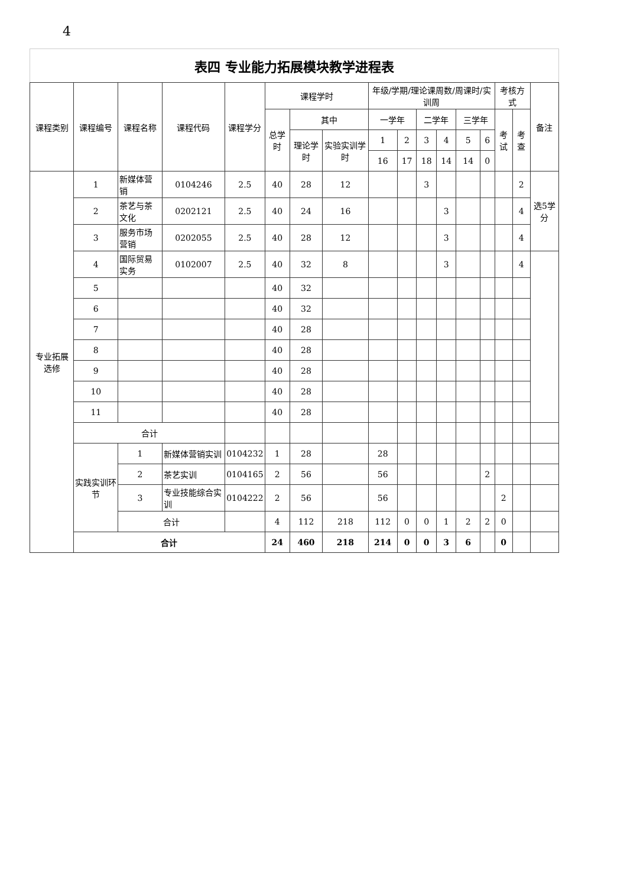4
表四 专业能力拓展模块教学进程表
| 课程类别 | 课程编号 | 课程名称 | 课程代码 | 课程学分 | 课程学时 | | | 年级/学期/理论课周数/周课时/实训周 | | | | | | 考核方式 | | 备注 |
| --- | --- | --- | --- | --- | --- | --- | --- | --- | --- | --- | --- | --- | --- | --- | --- | --- |
| | | | | | 总学时 | 其中 | | 一学年 | | 二学年 | | 三学年 | | 考试 | 考查 | |
| | | | | | | 理论学时 | 实验实训学时 | 1 | 2 | 3 | 4 | 5 | 6 | | | |
| | | | | | | | | 16 | 17 | 18 | 14 | 14 | 0 | | | |
| 专业拓展选修 | 1 | 新媒体营销 | 0104246 | 2.5 | 40 | 28 | 12 | | | 3 | | | | | 2 | 选5学分 |
| | 2 | 茶艺与茶文化 | 0202121 | 2.5 | 40 | 24 | 16 | | | | 3 | | | | 4 | |
| | 3 | 服务市场营销 | 0202055 | 2.5 | 40 | 28 | 12 | | | | 3 | | | | 4 | |
| | 4 | 国际贸易实务 | 0102007 | 2.5 | 40 | 32 | 8 | | | | 3 | | | | 4 | |
| | 5 | | | | 40 | 32 | | | | | | | | | | |
| | 6 | | | | 40 | 32 | | | | | | | | | | |
| | 7 | | | | 40 | 28 | | | | | | | | | | |
| | 8 | | | | 40 | 28 | | | | | | | | | | |
| | 9 | | | | 40 | 28 | | | | | | | | | | |
| | 10 | | | | 40 | 28 | | | | | | | | | | |
| | 11 | | | | 40 | 28 | | | | | | | | | | |
| | 合计 | | | | | | | | | | | | | | | |
| | 实践实训环节 | 1 | 新媒体营销实训 | 0104232 | 1 | 28 | | 28 | | | | | | | | |
| | | 2 | 茶艺实训 | 0104165 | 2 | 56 | | 56 | | | | | 2 | | | |
| | | 3 | 专业技能综合实训 | 0104222 | 2 | 56 | | 56 | | | | | | 2 | | |
| | | 合计 | | | 4 | 112 | 218 | 112 | 0 | 0 | 1 | 2 | 2 | 0 | | |
| | 合计 | | | | 24 | 460 | 218 | 214 | 0 | 0 | 3 | 6 | | 0 | | |